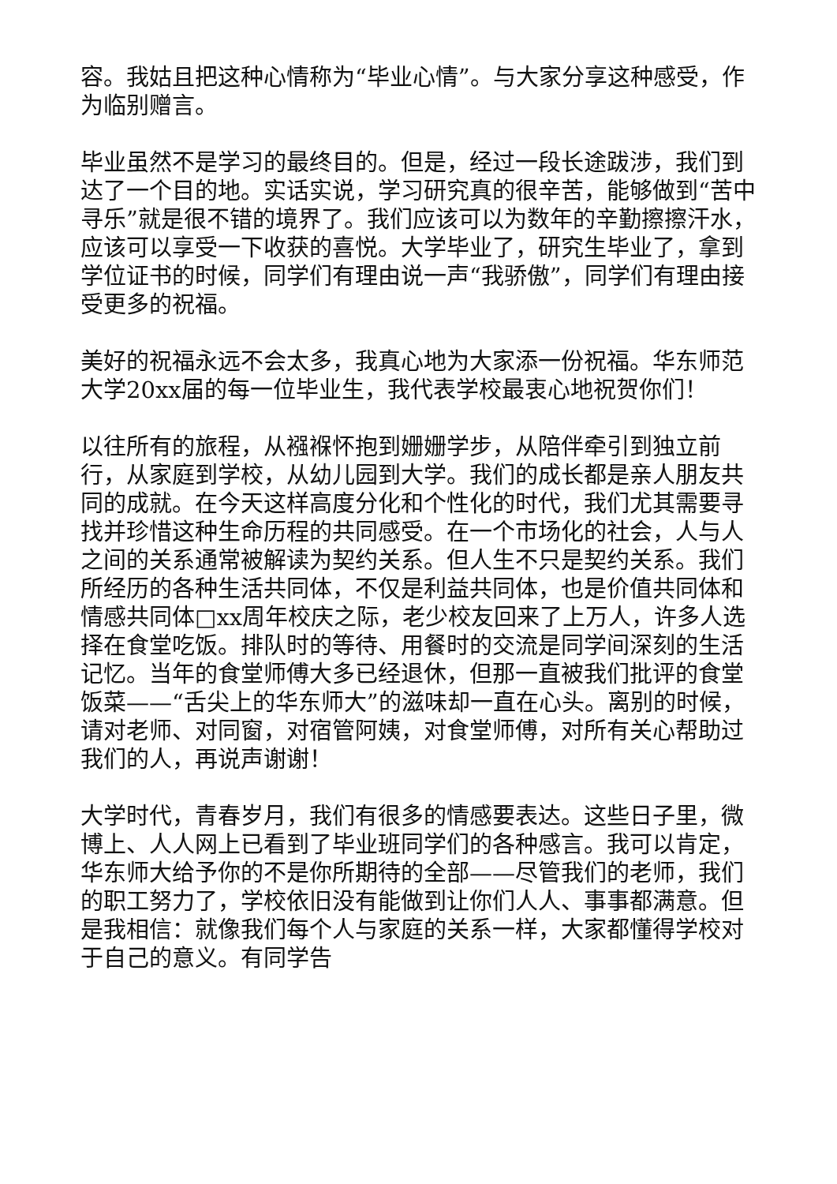容。我姑且把这种心情称为“毕业心情”。与大家分享这种感受，作为临别赠言。
毕业虽然不是学习的最终目的。但是，经过一段长途跋涉，我们到达了一个目的地。实话实说，学习研究真的很辛苦，能够做到“苦中寻乐”就是很不错的境界了。我们应该可以为数年的辛勤擦擦汗水，应该可以享受一下收获的喜悦。大学毕业了，研究生毕业了，拿到学位证书的时候，同学们有理由说一声“我骄傲”，同学们有理由接受更多的祝福。
美好的祝福永远不会太多，我真心地为大家添一份祝福。华东师范大学20xx届的每一位毕业生，我代表学校最衷心地祝贺你们！
以往所有的旅程，从襁褓怀抱到姗姗学步，从陪伴牵引到独立前行，从家庭到学校，从幼儿园到大学。我们的成长都是亲人朋友共同的成就。在今天这样高度分化和个性化的时代，我们尤其需要寻找并珍惜这种生命历程的共同感受。在一个市场化的社会，人与人之间的关系通常被解读为契约关系。但人生不只是契约关系。我们所经历的各种生活共同体，不仅是利益共同体，也是价值共同体和情感共同体□xx周年校庆之际，老少校友回来了上万人，许多人选择在食堂吃饭。排队时的等待、用餐时的交流是同学间深刻的生活记忆。当年的食堂师傅大多已经退休，但那一直被我们批评的食堂饭菜——“舌尖上的华东师大”的滋味却一直在心头。离别的时候，请对老师、对同窗，对宿管阿姨，对食堂师傅，对所有关心帮助过我们的人，再说声谢谢！
大学时代，青春岁月，我们有很多的情感要表达。这些日子里，微博上、人人网上已看到了毕业班同学们的各种感言。我可以肯定，华东师大给予你的不是你所期待的全部——尽管我们的老师，我们的职工努力了，学校依旧没有能做到让你们人人、事事都满意。但是我相信：就像我们每个人与家庭的关系一样，大家都懂得学校对于自己的意义。有同学告